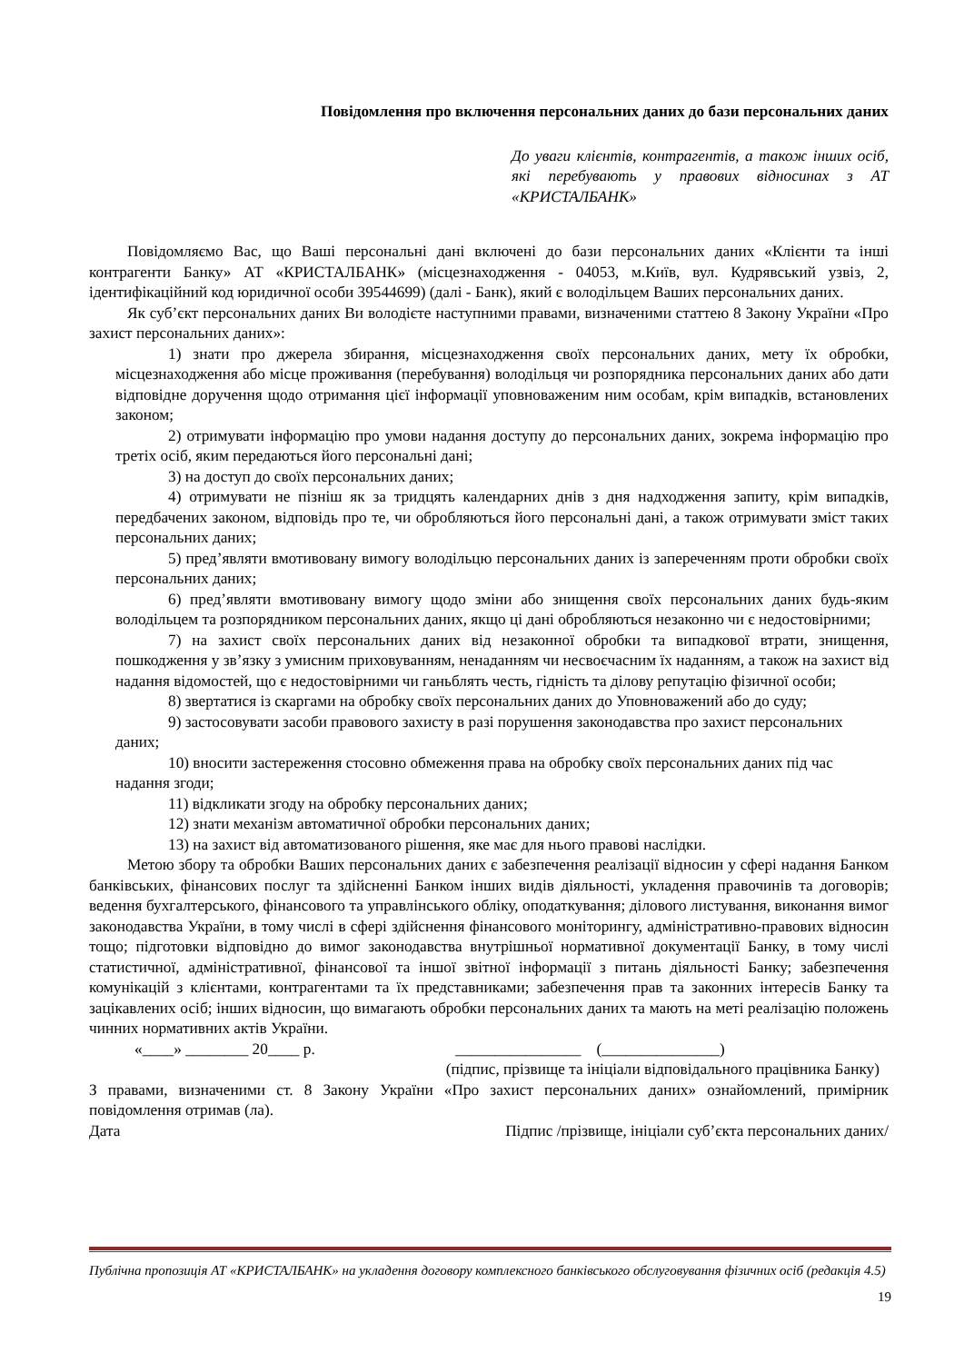Повідомлення про включення персональних даних до бази персональних даних
До уваги клієнтів, контрагентів, а також інших осіб, які перебувають у правових відносинах з АТ «КРИСТАЛБАНК»
Повідомляємо Вас, що Ваші персональні дані включені до бази персональних даних «Клієнти та інші контрагенти Банку» АТ «КРИСТАЛБАНК» (місцезнаходження - 04053, м.Київ, вул. Кудрявський узвіз, 2, ідентифікаційний код юридичної особи 39544699) (далі - Банк), який є володільцем Ваших персональних даних.
Як суб’єкт персональних даних Ви володієте наступними правами, визначеними статтею 8 Закону України «Про захист персональних даних»:
1) знати про джерела збирання, місцезнаходження своїх персональних даних, мету їх обробки, місцезнаходження або місце проживання (перебування) володільця чи розпорядника персональних даних або дати відповідне доручення щодо отримання цієї інформації уповноваженим ним особам, крім випадків, встановлених законом;
2) отримувати інформацію про умови надання доступу до персональних даних, зокрема інформацію про третіх осіб, яким передаються його персональні дані;
3) на доступ до своїх персональних даних;
4) отримувати не пізніш як за тридцять календарних днів з дня надходження запиту, крім випадків, передбачених законом, відповідь про те, чи обробляються його персональні дані, а також отримувати зміст таких персональних даних;
5) пред’являти вмотивовану вимогу володільцю персональних даних із запереченням проти обробки своїх персональних даних;
6) пред’являти вмотивовану вимогу щодо зміни або знищення своїх персональних даних будь-яким володільцем та розпорядником персональних даних, якщо ці дані обробляються незаконно чи є недостовірними;
7) на захист своїх персональних даних від незаконної обробки та випадкової втрати, знищення, пошкодження у зв’язку з умисним приховуванням, ненаданням чи несвоєчасним їх наданням, а також на захист від надання відомостей, що є недостовірними чи ганьблять честь, гідність та ділову репутацію фізичної особи;
8) звертатися із скаргами на обробку своїх персональних даних до Уповноважений або до суду;
9) застосовувати засоби правового захисту в разі порушення законодавства про захист персональних даних;
10) вносити застереження стосовно обмеження права на обробку своїх персональних даних під час надання згоди;
11) відкликати згоду на обробку персональних даних;
12) знати механізм автоматичної обробки персональних даних;
13) на захист від автоматизованого рішення, яке має для нього правові наслідки.
Метою збору та обробки Ваших персональних даних є забезпечення реалізації відносин у сфері надання Банком банківських, фінансових послуг та здійсненні Банком інших видів діяльності, укладення правочинів та договорів; ведення бухгалтерського, фінансового та управлінського обліку, оподаткування; ділового листування, виконання вимог законодавства України, в тому числі в сфері здійснення фінансового моніторингу, адміністративно-правових відносин тощо; підготовки відповідно до вимог законодавства внутрішньої нормативної документації Банку, в тому числі статистичної, адміністративної, фінансової та іншої звітної інформації з питань діяльності Банку; забезпечення комунікацій з клієнтами, контрагентами та їх представниками; забезпечення прав та законних інтересів Банку та зацікавлених осіб; інших відносин, що вимагають обробки персональних даних та мають на меті реалізацію положень чинних нормативних актів України.
«____» ________ 20____ р. ________________ (_______________)
(підпис, прізвище та ініціали відповідального працівника Банку)
З правами, визначеними ст. 8 Закону України «Про захист персональних даних» ознайомлений, примірник повідомлення отримав (ла).
Дата Підпис /прізвище, ініціали суб’єкта персональних даних/
Публічна пропозиція АТ «КРИСТАЛБАНК» на укладення договору комплексного банківського обслуговування фізичних осіб (редакція 4.5)
19